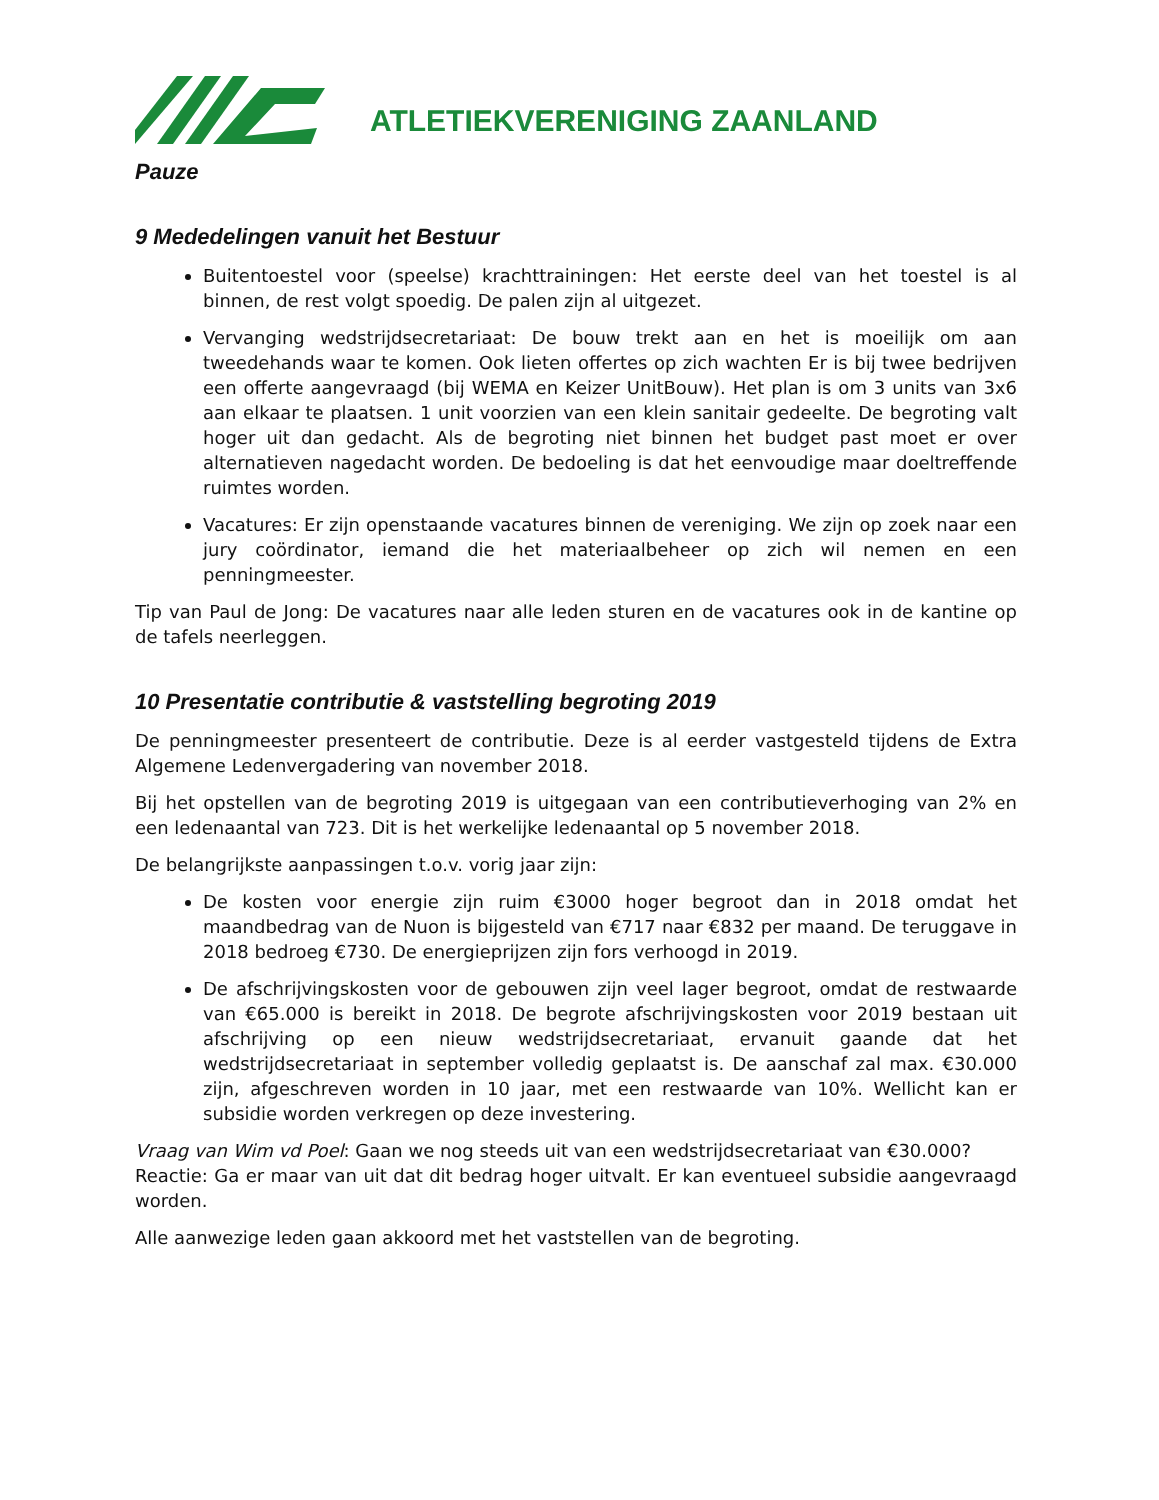ATLETIEKVERENIGING ZAANLAND
Pauze
9 Mededelingen vanuit het Bestuur
Buitentoestel voor (speelse) krachttrainingen: Het eerste deel van het toestel is al binnen, de rest volgt spoedig. De palen zijn al uitgezet.
Vervanging wedstrijdsecretariaat: De bouw trekt aan en het is moeilijk om aan tweedehands waar te komen. Ook lieten offertes op zich wachten Er is bij twee bedrijven een offerte aangevraagd (bij WEMA en Keizer UnitBouw). Het plan is om 3 units van 3x6 aan elkaar te plaatsen. 1 unit voorzien van een klein sanitair gedeelte. De begroting valt hoger uit dan gedacht. Als de begroting niet binnen het budget past moet er over alternatieven nagedacht worden. De bedoeling is dat het eenvoudige maar doeltreffende ruimtes worden.
Vacatures: Er zijn openstaande vacatures binnen de vereniging. We zijn op zoek naar een jury coördinator, iemand die het materiaalbeheer op zich wil nemen en een penningmeester.
Tip van Paul de Jong: De vacatures naar alle leden sturen en de vacatures ook in de kantine op de tafels neerleggen.
10 Presentatie contributie & vaststelling begroting 2019
De penningmeester presenteert de contributie. Deze is al eerder vastgesteld tijdens de Extra Algemene Ledenvergadering van november 2018.
Bij het opstellen van de begroting 2019 is uitgegaan van een contributieverhoging van 2% en een ledenaantal van 723. Dit is het werkelijke ledenaantal op 5 november 2018.
De belangrijkste aanpassingen t.o.v. vorig jaar zijn:
De kosten voor energie zijn ruim €3000 hoger begroot dan in 2018 omdat het maandbedrag van de Nuon is bijgesteld van €717 naar €832 per maand. De teruggave in 2018 bedroeg €730. De energieprijzen zijn fors verhoogd in 2019.
De afschrijvingskosten voor de gebouwen zijn veel lager begroot, omdat de restwaarde van €65.000 is bereikt in 2018. De begrote afschrijvingskosten voor 2019 bestaan uit afschrijving op een nieuw wedstrijdsecretariaat, ervanuit gaande dat het wedstrijdsecretariaat in september volledig geplaatst is. De aanschaf zal max. €30.000 zijn, afgeschreven worden in 10 jaar, met een restwaarde van 10%. Wellicht kan er subsidie worden verkregen op deze investering.
Vraag van Wim vd Poel: Gaan we nog steeds uit van een wedstrijdsecretariaat van €30.000?
Reactie: Ga er maar van uit dat dit bedrag hoger uitvalt. Er kan eventueel subsidie aangevraagd worden.
Alle aanwezige leden gaan akkoord met het vaststellen van de begroting.